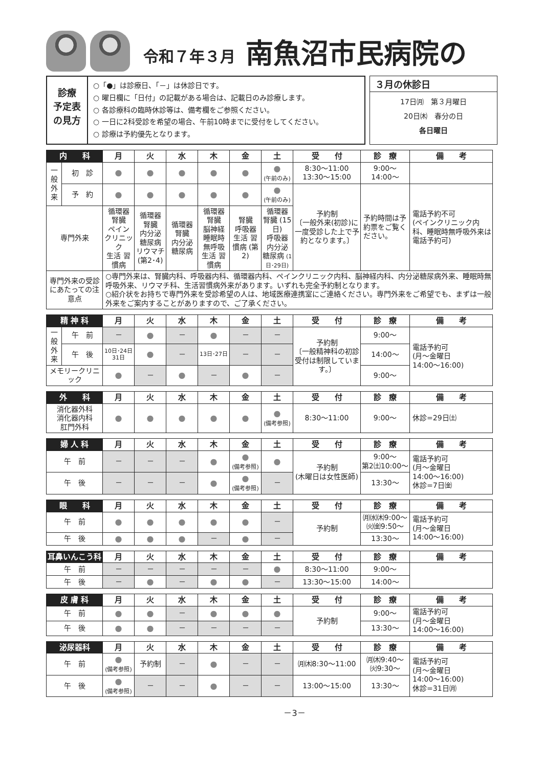令和７年３月 南魚沼市民病院の
診療
予定表
の見方
○「●」は診療日、「－」は休診日です。
○ 曜日欄に「日付」の記載がある場合は、記載日のみ診療します。
○ 各診療科の臨時休診等は、備考欄をご参照ください。
○ 一日に2科受診を希望の場合、午前10時までに受付をしてください。
○ 診療は予約優先となります。
３月の休診日
17日㈪　第３月曜日
20日㈭　春分の日
各日曜日
| 内 科 | | 月 | 火 | 水 | 木 | 金 | 土 | 受 付 | 診 療 | 備 考 |
| --- | --- | --- | --- | --- | --- | --- | --- | --- | --- | --- |
| 一般外来 | 初 診 | ● | ● | ● | ● | ● | ● (午前のみ) | 8:30～11:00 13:30～15:00 | 9:00～ 14:00～ | |
| | 予 約 | ● | ● | ● | ● | ● | ● (午前のみ) | 予約制 〔一般外来(初診)に一度受診した上で予約となります。〕 | 予約時間は予約票をご覧ください。 | 電話予約不可 (ペインクリニック内科、睡眠時無呼吸外来は電話予約可) |
| 専門外来 | | 循環器 腎臓 ペイン クリニック 生活 習慣病 | 循環器 腎臓 内分泌 糖尿病 リウマチ (第2･4) | 循環器 腎臓 内分泌 糖尿病 | 循環器 腎臓 脳神経 睡眠時 無呼吸 生活 習慣病 | 腎臓 呼吸器 生活 習慣病 (第2) | 循環器 腎臓 (15日) 呼吸器 内分泌 糖尿病 (1日･29日) | | | |
| 専門外来の受診にあたっての注意点 | | ○専門外来は、腎臓内科、呼吸器内科、循環器内科、ペインクリニック内科、脳神経内科、内分泌糖尿病外来、睡眠時無呼吸外来、リウマチ科、生活習慣病外来があります。いずれも完全予約制となります。 ○紹介状をお持ちで専門外来を受診希望の人は、地域医療連携室にご連絡ください。専門外来をご希望でも、まずは一般外来をご案内することがありますので、ご了承ください。 | | | | | | | | |
| 精 神 科 | | 月 | 火 | 水 | 木 | 金 | 土 | 受 付 | 診 療 | 備 考 |
| --- | --- | --- | --- | --- | --- | --- | --- | --- | --- | --- |
| 一般外来 | 午 前 | － | ● | － | ● | － | － | 予約制 〔一般精神科の初診受付は制限しています。〕 | 9:00～ | 電話予約可 (月～金曜日 14:00～16:00) |
| | 午 後 | 10日･24日 31日 | ● | － | 13日･27日 | － | － | | 14:00～ | |
| メモリークリニック | | ● | － | ● | － | ● | － | | 9:00～ | |
| 外 科 | 月 | 火 | 水 | 木 | 金 | 土 | 受 付 | 診 療 | 備 考 |
| --- | --- | --- | --- | --- | --- | --- | --- | --- | --- |
| 消化器外科 消化器内科 肛門外科 | ● | ● | ● | ● | ● | ● (備考参照) | 8:30～11:00 | 9:00～ | 休診=29日㈯ |
| 婦 人 科 | 月 | 火 | 水 | 木 | 金 | 土 | 受 付 | 診 療 | 備 考 |
| --- | --- | --- | --- | --- | --- | --- | --- | --- | --- |
| 午 前 | － | － | － | ● | ● (備考参照) | ● | 予約制 (木曜日は女性医師) | 9:00～ 第2㈯10:00～ | 電話予約可 (月～金曜日 14:00～16:00) 休診=7日㈮ |
| 午 後 | － | － | － | ● | ● (備考参照) | － | | 13:30～ | |
| 眼 科 | 月 | 火 | 水 | 木 | 金 | 土 | 受 付 | 診 療 | 備 考 |
| --- | --- | --- | --- | --- | --- | --- | --- | --- | --- |
| 午 前 | ● | ● | ● | ● | ● | － | 予約制 | ㈪㈬㈭9:00～ ㈫㈮9:50～ | 電話予約可 (月～金曜日 14:00～16:00) |
| 午 後 | ● | ● | ● | － | ● | － | | 13:30～ | |
| 耳鼻いんこう科 | 月 | 火 | 水 | 木 | 金 | 土 | 受 付 | 診 療 | 備 考 |
| --- | --- | --- | --- | --- | --- | --- | --- | --- | --- |
| 午 前 | － | － | － | － | － | ● | 8:30～11:00 | 9:00～ | |
| 午 後 | － | ● | － | ● | ● | － | 13:30～15:00 | 14:00～ | |
| 皮 膚 科 | 月 | 火 | 水 | 木 | 金 | 土 | 受 付 | 診 療 | 備 考 |
| --- | --- | --- | --- | --- | --- | --- | --- | --- | --- |
| 午 前 | ● | ● | － | ● | ● | ● | 予約制 | 9:00～ | 電話予約可 (月～金曜日 14:00～16:00) |
| 午 後 | ● | ● | － | － | － | － | | 13:30～ | |
| 泌尿器科 | 月 | 火 | 水 | 木 | 金 | 土 | 受 付 | 診 療 | 備 考 |
| --- | --- | --- | --- | --- | --- | --- | --- | --- | --- |
| 午 前 | ● (備考参照) | 予約制 | － | ● | － | － | ㈪㈭8:30～11:00 | ㈪㈭9:40～ ㈫9:30～ | 電話予約可 (月～金曜日 14:00～16:00) 休診=31日㈪ |
| 午 後 | ● (備考参照) | － | － | ● | － | － | 13:00～15:00 | 13:30～ | |
－3－